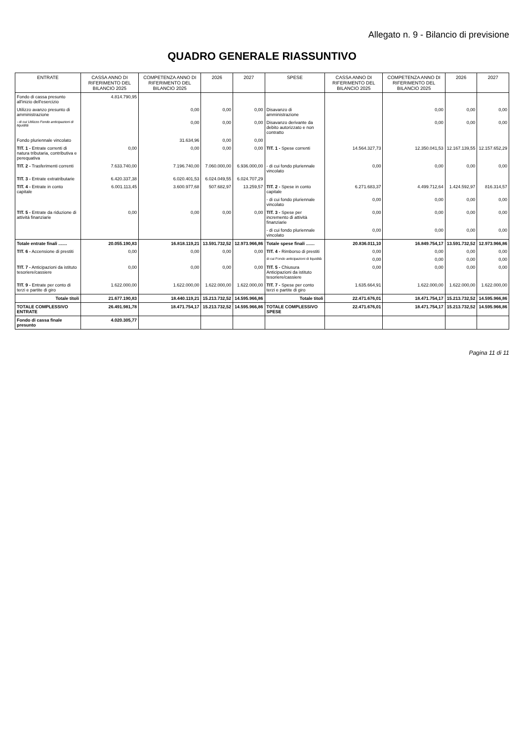Allegato n. 9 - Bilancio di previsione
QUADRO GENERALE RIASSUNTIVO
| ENTRATE | CASSA ANNO DI RIFERIMENTO DEL BILANCIO 2025 | COMPETENZA ANNO DI RIFERIMENTO DEL BILANCIO 2025 | 2026 | 2027 | SPESE | CASSA ANNO DI RIFERIMENTO DEL BILANCIO 2025 | COMPETENZA ANNO DI RIFERIMENTO DEL BILANCIO 2025 | 2026 | 2027 |
| --- | --- | --- | --- | --- | --- | --- | --- | --- | --- |
| Fondo di cassa presunto all'inizio dell'esercizio | 4.814.790,95 | | | | | | | | |
| Utilizzo avanzo presunto di amministrazione | | 0,00 | 0,00 | 0,00 | Disavanzo di amministrazione | | 0,00 | 0,00 | 0,00 |
| - di cui Utilizzo Fondo anticipazioni di liquidità | | 0,00 | 0,00 | 0,00 | Disavanzo derivante da debito autorizzato e non contratto | | 0,00 | 0,00 | 0,00 |
| Fondo pluriennale vincolato | | 31.634,96 | 0,00 | 0,00 | | | | | |
| TIT. 1 - Entrate correnti di natura tributaria, contributiva e perequativa | 0,00 | 0,00 | 0,00 | 0,00 | TIT. 1 - Spese correnti | 14.564.327,73 | 12.350.041,53 | 12.167.139,55 | 12.157.652,29 |
| TIT. 2 - Trasferimenti correnti | 7.633.740,00 | 7.196.740,00 | 7.060.000,00 | 6.936.000,00 | - di cui fondo pluriennale vincolato | 0,00 | 0,00 | 0,00 | 0,00 |
| TIT. 3 - Entrate extratributarie | 6.420.337,38 | 6.020.401,53 | 6.024.049,55 | 6.024.707,29 | | | | | |
| TIT. 4 - Entrate in conto capitale | 6.001.113,45 | 3.600.977,68 | 507.682,97 | 13.259,57 | TIT. 2 - Spese in conto capitale | 6.271.683,37 | 4.499.712,64 | 1.424.592,97 | 816.314,57 |
| | | | | | - di cui fondo pluriennale vincolato | 0,00 | 0,00 | 0,00 | 0,00 |
| TIT. 5 - Entrate da riduzione di attività finanziarie | 0,00 | 0,00 | 0,00 | 0,00 | TIT. 3 - Spese per incremento di attività finanziarie | 0,00 | 0,00 | 0,00 | 0,00 |
| | | | | | - di cui fondo pluriennale vincolato | 0,00 | 0,00 | 0,00 | 0,00 |
| Totale entrate finali ....... | 20.055.190,83 | 16.818.119,21 | 13.591.732,52 | 12.973.966,86 | Totale spese finali ....... | 20.836.011,10 | 16.849.754,17 | 13.591.732,52 | 12.973.966,86 |
| TIT. 6 - Accensione di prestiti | 0,00 | 0,00 | 0,00 | 0,00 | TIT. 4 - Rimborso di prestiti | 0,00 | 0,00 | 0,00 | 0,00 |
| | | | | | di cui Fondo anticipazioni di liquidità | 0,00 | 0,00 | 0,00 | 0,00 |
| TIT. 7 - Anticipazioni da istituto tesoriere/cassiere | 0,00 | 0,00 | 0,00 | 0,00 | TIT. 5 - Chiusura Anticipazioni da istituto tesoriere/cassiere | 0,00 | 0,00 | 0,00 | 0,00 |
| TIT. 9 - Entrate per conto di terzi e partite di giro | 1.622.000,00 | 1.622.000,00 | 1.622.000,00 | 1.622.000,00 | TIT. 7 - Spese per conto terzi e partite di giro | 1.635.664,91 | 1.622.000,00 | 1.622.000,00 | 1.622.000,00 |
| Totale titoli | 21.677.190,83 | 18.440.119,21 | 15.213.732,52 | 14.595.966,86 | Totale titoli | 22.471.676,01 | 18.471.754,17 | 15.213.732,52 | 14.595.966,86 |
| TOTALE COMPLESSIVO ENTRATE | 26.491.981,78 | 18.471.754,17 | 15.213.732,52 | 14.595.966,86 | TOTALE COMPLESSIVO SPESE | 22.471.676,01 | 18.471.754,17 | 15.213.732,52 | 14.595.966,86 |
| Fondo di cassa finale presunto | 4.020.305,77 | | | | | | | | |
Pagina 11 di 11